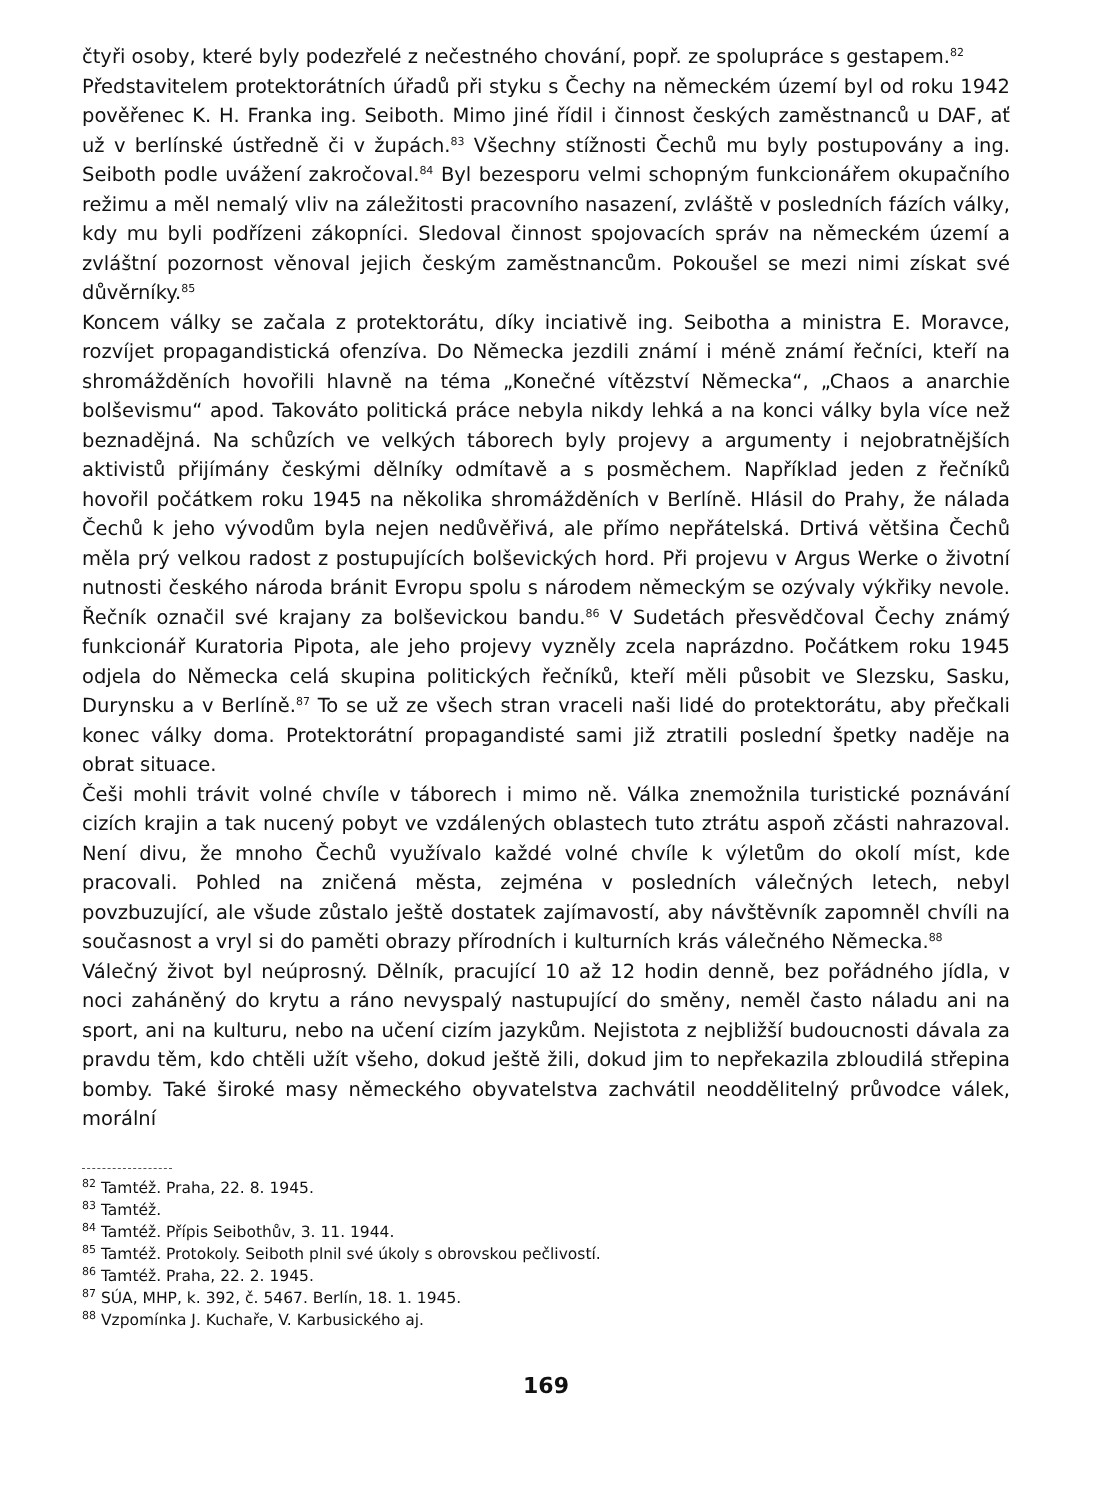čtyři osoby, které byly podezřelé z nečestného chování, popř. ze spolupráce s gestapem.<sup>82</sup>
Představitelem protektorátních úřadů při styku s Čechy na německém území byl od roku 1942 pověřenec K. H. Franka ing. Seiboth. Mimo jiné řídil i činnost českých zaměstnanců u DAF, ať už v berlínské ústředně či v župách.<sup>83</sup> Všechny stížnosti Čechů mu byly postupovány a ing. Seiboth podle uvážení zakročoval.<sup>84</sup> Byl bezesporu velmi schopným funkcionářem okupačního režimu a měl nemalý vliv na záležitosti pracovního nasazení, zvláště v posledních fázích války, kdy mu byli podřízeni zákopníci. Sledoval činnost spojovacích správ na německém území a zvláštní pozornost věnoval jejich českým zaměstnancům. Pokoušel se mezi nimi získat své důvěrníky.<sup>85</sup>
Koncem války se začala z protektorátu, díky inciativě ing. Seibotha a ministra E. Moravce, rozvíjet propagandistická ofenzíva. Do Německa jezdili známí i méně známí řečníci, kteří na shromážděních hovořili hlavně na téma „Konečné vítězství Německa“, „Chaos a anarchie bolševismu“ apod. Takováto politická práce nebyla nikdy lehká a na konci války byla více než beznadějná. Na schůzích ve velkých táborech byly projevy a argumenty i nejobratnějších aktivistů přijímány českými dělníky odmítavě a s posměchem. Například jeden z řečníků hovořil počátkem roku 1945 na několika shromážděních v Berlíně. Hlásil do Prahy, že nálada Čechů k jeho vývodům byla nejen nedůvěřivá, ale přímo nepřátelská. Drtivá většina Čechů měla prý velkou radost z postupujících bolševických hord. Při projevu v Argus Werke o životní nutnosti českého národa bránit Evropu spolu s národem německým se ozývaly výkřiky nevole. Řečník označil své krajany za bolševickou bandu.<sup>86</sup> V Sudetách přesvědčoval Čechy známý funkcionář Kuratoria Pipota, ale jeho projevy vyzněly zcela naprázdno. Počátkem roku 1945 odjela do Německa celá skupina politických řečníků, kteří měli působit ve Slezsku, Sasku, Durynsku a v Berlíně.<sup>87</sup> To se už ze všech stran vraceli naši lidé do protektorátu, aby přečkali konec války doma. Protektorátní propagandisté sami již ztratili poslední špetky naděje na obrat situace.
Češi mohli trávit volné chvíle v táborech i mimo ně. Válka znemožnila turistické poznávání cizích krajin a tak nucený pobyt ve vzdálených oblastech tuto ztrátu aspoň zčásti nahrazoval. Není divu, že mnoho Čechů využívalo každé volné chvíle k výletům do okolí míst, kde pracovali. Pohled na zničená města, zejména v posledních válečných letech, nebyl povzbuzující, ale všude zůstalo ještě dostatek zajímavostí, aby návštěvník zapomněl chvíli na současnost a vryl si do paměti obrazy přírodních i kulturních krás válečného Německa.<sup>88</sup>
Válečný život byl neúprosný. Dělník, pracující 10 až 12 hodin denně, bez pořádného jídla, v noci zaháněný do krytu a ráno nevyspalý nastupující do směny, neměl často náladu ani na sport, ani na kulturu, nebo na učení cizím jazykům. Nejistota z nejbližší budoucnosti dávala za pravdu těm, kdo chtěli užít všeho, dokud ještě žili, dokud jim to nepřekazila zbloudilá střepina bomby. Také široké masy německého obyvatelstva zachvátil neoddělitelný průvodce válek, morální
<sup>82</sup> Tamtéž. Praha, 22. 8. 1945.
<sup>83</sup> Tamtéž.
<sup>84</sup> Tamtéž. Přípis Seibothův, 3. 11. 1944.
<sup>85</sup> Tamtéž. Protokoly. Seiboth plnil své úkoly s obrovskou pečlivostí.
<sup>86</sup> Tamtéž. Praha, 22. 2. 1945.
<sup>87</sup> SÚA, MHP, k. 392, č. 5467. Berlín, 18. 1. 1945.
<sup>88</sup> Vzpomínka J. Kuchaře, V. Karbusického aj.
169